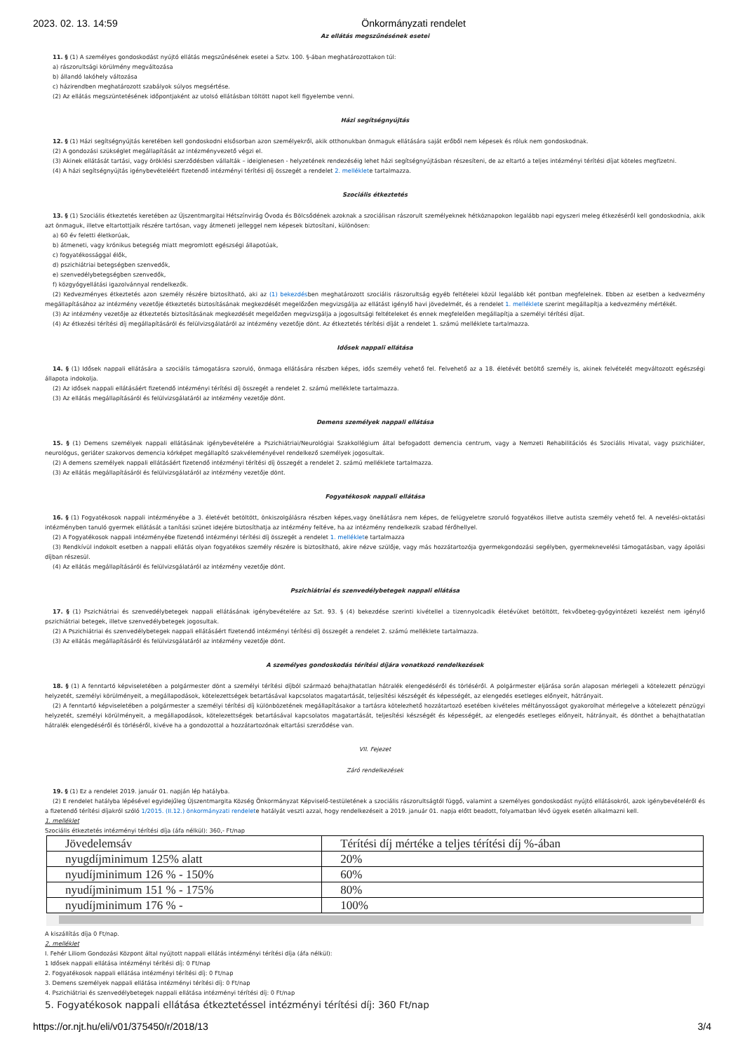2023. 02. 13. 14:59 Önkormányzati rendelet
Az ellátás megszűnésének esetei
11. § (1) A személyes gondoskodást nyújtó ellátás megszűnésének esetei a Sztv. 100. §-ában meghatározottakon túl:
a) rászorultsági körülmény megváltozása
b) állandó lakóhely változása
c) házirendben meghatározott szabályok súlyos megsértése.
(2) Az ellátás megszüntetésének időpontjaként az utolsó ellátásban töltött napot kell figyelembe venni.
Házi segítségnyújtás
12. § (1) Házi segítségnyújtás keretében kell gondoskodni elsősorban azon személyekről, akik otthonukban önmaguk ellátására saját erőből nem képesek és róluk nem gondoskodnak.
(2) A gondozási szükséglet megállapítását az intézményvezető végzi el.
(3) Akinek ellátását tartási, vagy öröklési szerződésben vállalták – ideiglenesen - helyzetének rendezéséig lehet házi segítségnyújtásban részesíteni, de az eltartó a teljes intézményi térítési díjat köteles megfizetni.
(4) A házi segítségnyújtás igénybevételéért fizetendő intézményi térítési díj összegét a rendelet 2. melléklete tartalmazza.
Szociális étkeztetés
13. § (1) Szociális étkeztetés keretében az Újszentmargitai Hétszínvirág Óvoda és Bölcsődének azoknak a szociálisan rászorult személyeknek hétköznapokon legalább napi egyszeri meleg étkezéséről kell gondoskodnia, akik azt önmaguk, illetve eltartottjaik részére tartósan, vagy átmeneti jelleggel nem képesek biztosítani, különösen:
a) 60 év feletti életkorúak,
b) átmeneti, vagy krónikus betegség miatt megromlott egészségi állapotúak,
c) fogyatékossággal élők,
d) pszichiátriai betegségben szenvedők,
e) szenvedélybetegségben szenvedők,
f) közgyógyellátási igazolvánnyal rendelkezők.
(2) Kedvezményes étkeztetés azon személy részére biztosítható, aki az (1) bekezdésben meghatározott szociális rászorultság egyéb feltételei közül legalább két pontban megfelelnek. Ebben az esetben a kedvezmény megállapításához az intézmény vezetője étkeztetés biztosításának megkezdését megelőzően megvizsgálja az ellátást igénylő havi jövedelmét, és a rendelet 1. melléklete szerint megállapítja a kedvezmény mértékét.
(3) Az intézmény vezetője az étkeztetés biztosításának megkezdését megelőzően megvizsgálja a jogosultsági feltételeket és ennek megfelelően megállapítja a személyi térítési díjat.
(4) Az étkezési térítési díj megállapításáról és felülvizsgálatáról az intézmény vezetője dönt. Az étkeztetés térítési díját a rendelet 1. számú melléklete tartalmazza.
Idősek nappali ellátása
14. § (1) Idősek nappali ellátására a szociális támogatásra szoruló, önmaga ellátására részben képes, idős személy vehető fel. Felvehető az a 18. életévét betöltő személy is, akinek felvételét megváltozott egészségi állapota indokolja.
(2) Az idősek nappali ellátásáért fizetendő intézményi térítési díj összegét a rendelet 2. számú melléklete tartalmazza.
(3) Az ellátás megállapításáról és felülvizsgálatáról az intézmény vezetője dönt.
Demens személyek nappali ellátása
15. § (1) Demens személyek nappali ellátásának igénybevételére a Pszichiátriai/Neurológiai Szakkollégium által befogadott demencia centrum, vagy a Nemzeti Rehabilitációs és Szociális Hivatal, vagy pszichiáter, neurológus, geriáter szakorvos demencia kórképet megállapító szakvéleményével rendelkező személyek jogosultak.
(2) A demens személyek nappali ellátásáért fizetendő intézményi térítési díj összegét a rendelet 2. számú melléklete tartalmazza.
(3) Az ellátás megállapításáról és felülvizsgálatáról az intézmény vezetője dönt.
Fogyatékosok nappali ellátása
16. § (1) Fogyatékosok nappali intézményébe a 3. életévét betöltött, önkiszolgálásra részben képes,vagy önellátásra nem képes, de felügyeletre szoruló fogyatékos illetve autista személy vehető fel. A nevelési-oktatási intézményben tanuló gyermek ellátását a tanítási szünet idejére biztosíthatja az intézmény feltéve, ha az intézmény rendelkezik szabad férőhellyel.
(2) A Fogyatékosok nappali intézményébe fizetendő intézményi térítési díj összegét a rendelet 1. melléklete tartalmazza
(3) Rendkívül indokolt esetben a nappali ellátás olyan fogyatékos személy részére is biztosítható, akire nézve szülője, vagy más hozzátartozója gyermekgondozási segélyben, gyermeknevelési támogatásban, vagy ápolási díjban részesül.
(4) Az ellátás megállapításáról és felülvizsgálatáról az intézmény vezetője dönt.
Pszichiátriai és szenvedélybetegek nappali ellátása
17. § (1) Pszichiátriai és szenvedélybetegek nappali ellátásának igénybevételére az Szt. 93. § (4) bekezdése szerinti kivétellel a tizennyolcadik életévüket betöltött, fekvőbeteg-gyógyintézeti kezelést nem igénylő pszichiátriai betegek, illetve szenvedélybetegek jogosultak.
(2) A Pszichiátriai és szenvedélybetegek nappali ellátásáért fizetendő intézményi térítési díj összegét a rendelet 2. számú melléklete tartalmazza.
(3) Az ellátás megállapításáról és felülvizsgálatáról az intézmény vezetője dönt.
A személyes gondoskodás térítési díjára vonatkozó rendelkezések
18. § (1) A fenntartó képviseletében a polgármester dönt a személyi térítési díjból származó behajthatatlan hátralék elengedéséről és törléséről. A polgármester eljárása során alaposan mérlegeli a kötelezett pénzügyi helyzetét, személyi körülményeit, a megállapodások, kötelezettségek betartásával kapcsolatos magatartását, teljesítési készségét és képességét, az elengedés esetleges előnyeit, hátrányait.
(2) A fenntartó képviseletében a polgármester a személyi térítési díj különbözetének megállapításakor a tartásra kötelezhető hozzátartozó esetében kivételes méltányosságot gyakorolhat mérlegelve a kötelezett pénzügyi helyzetét, személyi körülményeit, a megállapodások, kötelezettségek betartásával kapcsolatos magatartását, teljesítési készségét és képességét, az elengedés esetleges előnyeit, hátrányait, és dönthet a behajthatatlan hátralék elengedéséről és törléséről, kivéve ha a gondozottal a hozzátartozónak eltartási szerződése van.
VII. Fejezet
Záró rendelkezések
19. § (1) Ez a rendelet 2019. január 01. napján lép hatályba.
(2) E rendelet hatályba lépésével egyidejűleg Újszentmargita Község Önkormányzat Képviselő-testületének a szociális rászorultságtól függő, valamint a személyes gondoskodást nyújtó ellátásokról, azok igénybevételéről és a fizetendő térítési díjakról szóló 1/2015. (II.12.) önkormányzati rendelete hatályát veszti azzal, hogy rendelkezéseit a 2019. január 01. napja előtt beadott, folyamatban lévő ügyek esetén alkalmazni kell.
1. melléklet
Szociális étkeztetés intézményi térítési díja (áfa nélkül): 360,- Ft/nap
| Jövedelemsáv | Térítési díj mértéke a teljes térítési díj %-ában |
| nyugdíjminimum 125% alatt | 20% |
| nyudíjminimum 126 % - 150% | 60% |
| nyudíjminimum 151 % - 175% | 80% |
| nyudíjminimum 176 % - | 100% |
A kiszállítás díja 0 Ft/nap.
2. melléklet
I. Fehér Liliom Gondozási Központ által nyújtott nappali ellátás intézményi térítési díja (áfa nélkül):
1 Idősek nappali ellátása intézményi térítési díj: 0 Ft/nap
2. Fogyatékosok nappali ellátása intézményi térítési díj: 0 Ft/nap
3. Demens személyek nappali ellátása intézményi térítési díj: 0 Ft/nap
4. Pszichiátriai és szenvedélybetegek nappali ellátása intézményi térítési díj: 0 Ft/nap
5. Fogyatékosok nappali ellátása étkeztetéssel intézményi térítési díj: 360 Ft/nap
https://or.njt.hu/eli/v01/375450/r/2018/13 3/4